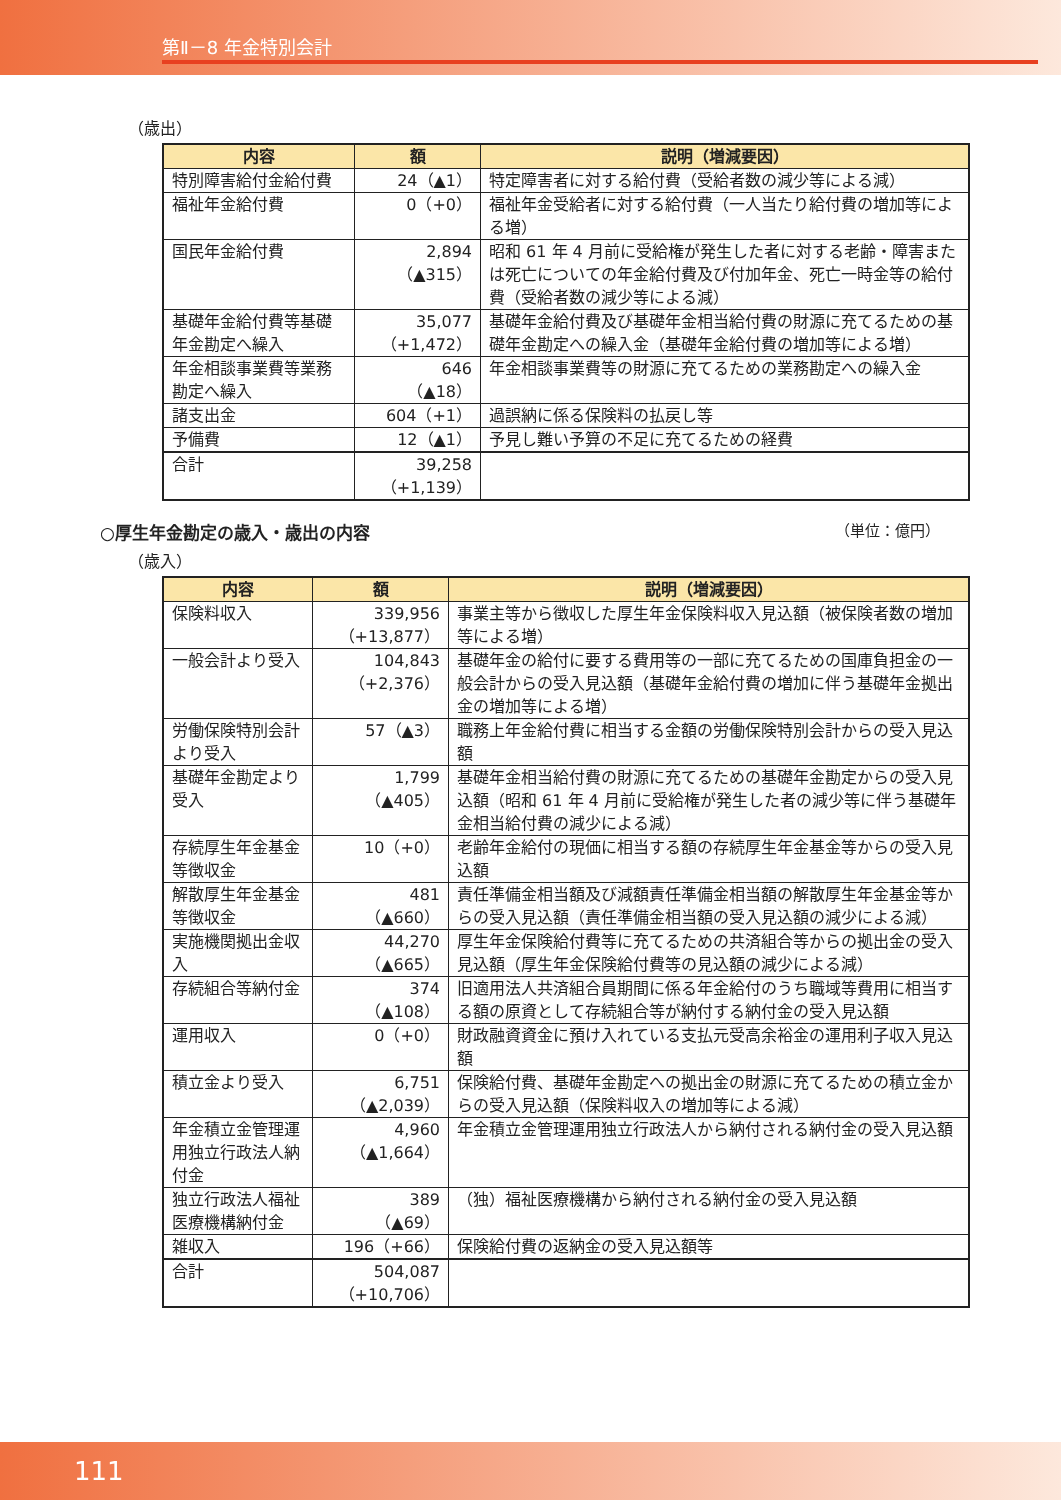第Ⅱ－8 年金特別会計
（歳出）
| 内容 | 額 | 説明（増減要因） |
| --- | --- | --- |
| 特別障害給付金給付費 | 24（▲1） | 特定障害者に対する給付費（受給者数の減少等による減） |
| 福祉年金給付費 | 0（+0） | 福祉年金受給者に対する給付費（一人当たり給付費の増加等による増） |
| 国民年金給付費 | 2,894 （▲315） | 昭和 61 年 4 月前に受給権が発生した者に対する老齢・障害または死亡についての年金給付費及び付加年金、死亡一時金等の給付費（受給者数の減少等による減） |
| 基礎年金給付費等基礎年金勘定へ繰入 | 35,077 （+1,472） | 基礎年金給付費及び基礎年金相当給付費の財源に充てるための基礎年金勘定への繰入金（基礎年金給付費の増加等による増） |
| 年金相談事業費等業務勘定へ繰入 | 646 （▲18） | 年金相談事業費等の財源に充てるための業務勘定への繰入金 |
| 諸支出金 | 604（+1） | 過誤納に係る保険料の払戻し等 |
| 予備費 | 12（▲1） | 予見し難い予算の不足に充てるための経費 |
| 合計 | 39,258 （+1,139） | |
○厚生年金勘定の歳入・歳出の内容 （単位：億円）
（歳入）
| 内容 | 額 | 説明（増減要因） |
| --- | --- | --- |
| 保険料収入 | 339,956 （+13,877） | 事業主等から徴収した厚生年金保険料収入見込額（被保険者数の増加等による増） |
| 一般会計より受入 | 104,843 （+2,376） | 基礎年金の給付に要する費用等の一部に充てるための国庫負担金の一般会計からの受入見込額（基礎年金給付費の増加に伴う基礎年金拠出金の増加等による増） |
| 労働保険特別会計より受入 | 57（▲3） | 職務上年金給付費に相当する金額の労働保険特別会計からの受入見込額 |
| 基礎年金勘定より受入 | 1,799 （▲405） | 基礎年金相当給付費の財源に充てるための基礎年金勘定からの受入見込額（昭和 61 年 4 月前に受給権が発生した者の減少等に伴う基礎年金相当給付費の減少による減） |
| 存続厚生年金基金等徴収金 | 10（+0） | 老齢年金給付の現価に相当する額の存続厚生年金基金等からの受入見込額 |
| 解散厚生年金基金等徴収金 | 481 （▲660） | 責任準備金相当額及び減額責任準備金相当額の解散厚生年金基金等からの受入見込額（責任準備金相当額の受入見込額の減少による減） |
| 実施機関拠出金収入 | 44,270 （▲665） | 厚生年金保険給付費等に充てるための共済組合等からの拠出金の受入見込額（厚生年金保険給付費等の見込額の減少による減） |
| 存続組合等納付金 | 374 （▲108） | 旧適用法人共済組合員期間に係る年金給付のうち職域等費用に相当する額の原資として存続組合等が納付する納付金の受入見込額 |
| 運用収入 | 0（+0） | 財政融資資金に預け入れている支払元受高余裕金の運用利子収入見込額 |
| 積立金より受入 | 6,751 （▲2,039） | 保険給付費、基礎年金勘定への拠出金の財源に充てるための積立金からの受入見込額（保険料収入の増加等による減） |
| 年金積立金管理運用独立行政法人納付金 | 4,960 （▲1,664） | 年金積立金管理運用独立行政法人から納付される納付金の受入見込額 |
| 独立行政法人福祉医療機構納付金 | 389 （▲69） | （独）福祉医療機構から納付される納付金の受入見込額 |
| 雑収入 | 196（+66） | 保険給付費の返納金の受入見込額等 |
| 合計 | 504,087 （+10,706） | |
111